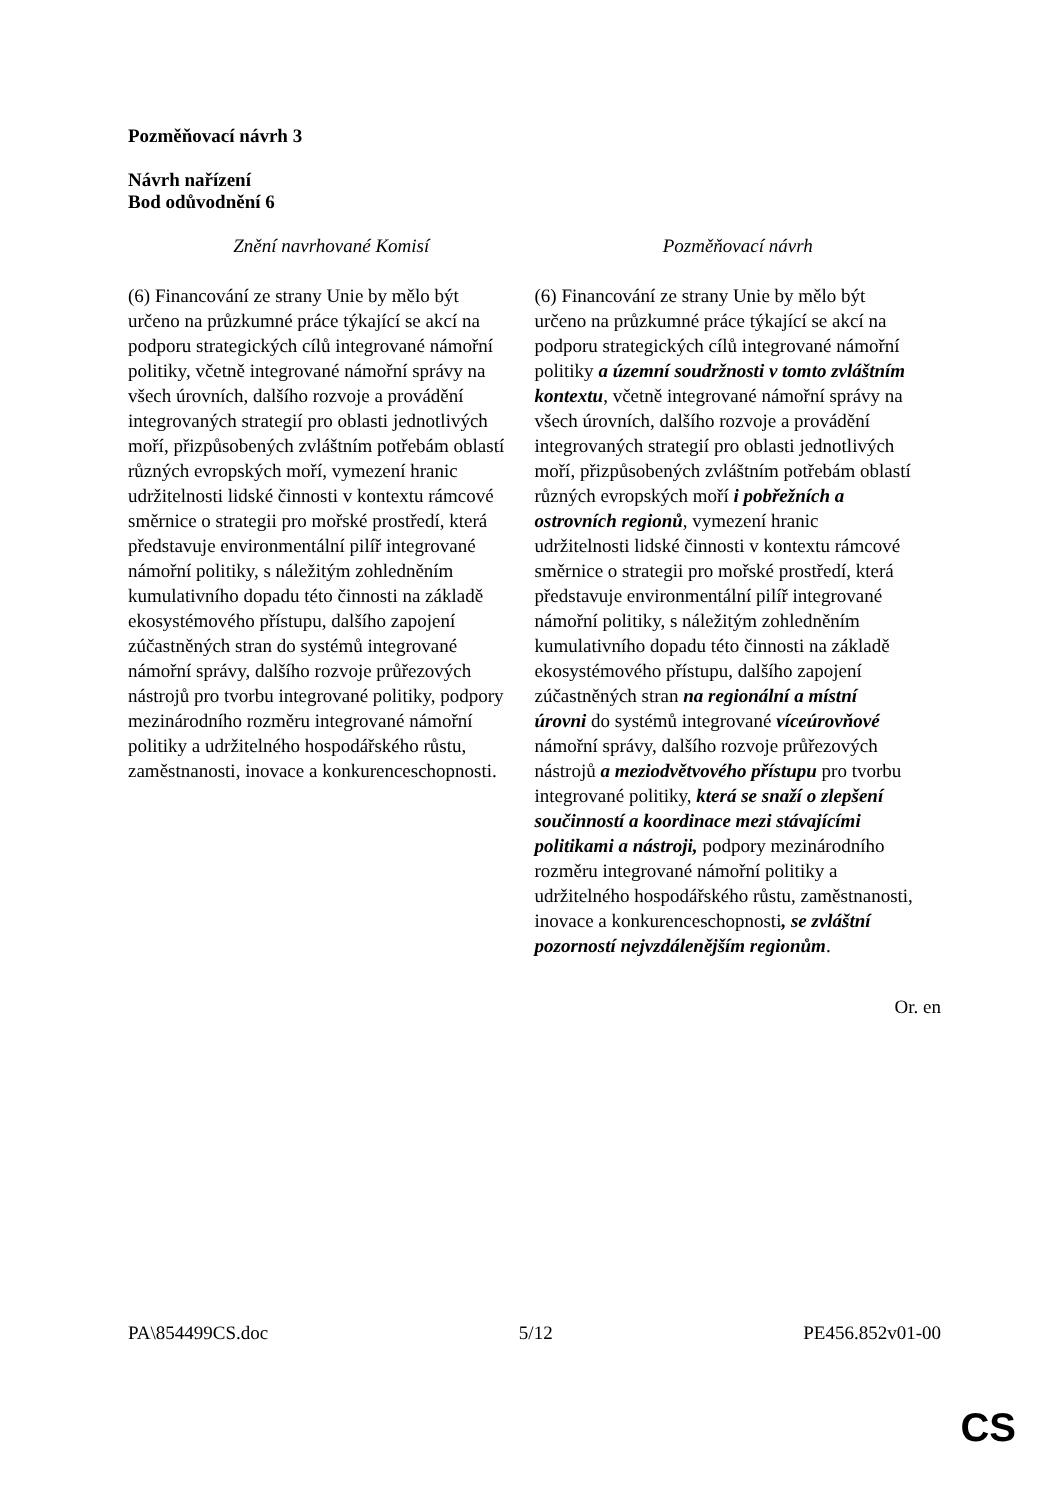Pozměňovací návrh 3
Návrh nařízení
Bod odůvodnění 6
| Znění navrhované Komisí | Pozměňovací návrh |
| --- | --- |
| (6) Financování ze strany Unie by mělo být určeno na průzkumné práce týkající se akcí na podporu strategických cílů integrované námořní politiky, včetně integrované námořní správy na všech úrovních, dalšího rozvoje a provádění integrovaných strategií pro oblasti jednotlivých moří, přizpůsobených zvláštním potřebám oblastí různých evropských moří, vymezení hranic udržitelnosti lidské činnosti v kontextu rámcové směrnice o strategii pro mořské prostředí, která představuje environmentální pilíř integrované námořní politiky, s náležitým zohledněním kumulativního dopadu této činnosti na základě ekosystémového přístupu, dalšího zapojení zúčastněných stran do systémů integrované námořní správy, dalšího rozvoje průřezových nástrojů pro tvorbu integrované politiky, podpory mezinárodního rozměru integrované námořní politiky a udržitelného hospodářského růstu, zaměstnanosti, inovace a konkurenceschopnosti. | (6) Financování ze strany Unie by mělo být určeno na průzkumné práce týkající se akcí na podporu strategických cílů integrované námořní politiky a územní soudržnosti v tomto zvláštním kontextu , včetně integrované námořní správy na všech úrovních, dalšího rozvoje a provádění integrovaných strategií pro oblasti jednotlivých moří, přizpůsobených zvláštním potřebám oblastí různých evropských moří i pobřežních a ostrovních regionů , vymezení hranic udržitelnosti lidské činnosti v kontextu rámcové směrnice o strategii pro mořské prostředí, která představuje environmentální pilíř integrované námořní politiky, s náležitým zohledněním kumulativního dopadu této činnosti na základě ekosystémového přístupu, dalšího zapojení zúčastněných stran na regionální a místní úrovni do systémů integrované víceúrovňové námořní správy, dalšího rozvoje průřezových nástrojů a meziodvětvového přístupu pro tvorbu integrované politiky, která se snaží o zlepšení součinností a koordinace mezi stávajícími politikami a nástroji, podpory mezinárodního rozměru integrované námořní politiky a udržitelného hospodářského růstu, zaměstnanosti, inovace a konkurenceschopnosti , se zvláštní pozorností nejvzdálenějším regionům . |
Or. en
PA\854499CS.doc 5/12 PE456.852v01-00
CS